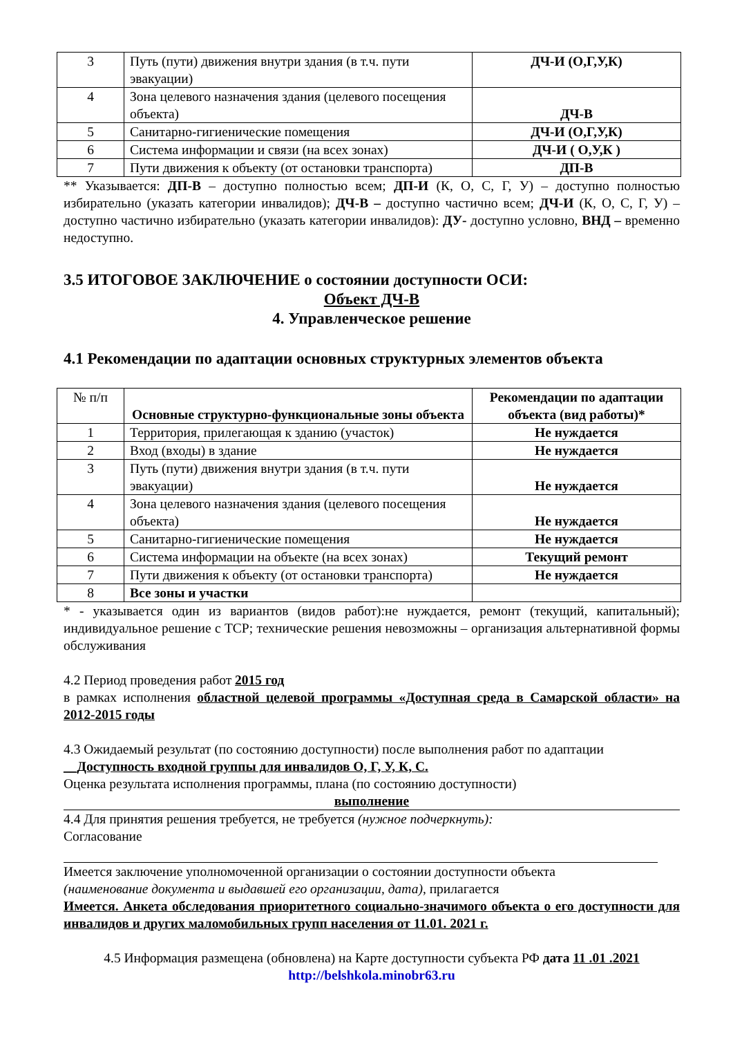| 3 | Путь (пути) движения внутри здания (в т.ч. пути эвакуации) | ДЧ-И (О,Г,У,К) |
| 4 | Зона целевого назначения здания (целевого посещения объекта) | ДЧ-В |
| 5 | Санитарно-гигиенические помещения | ДЧ-И (О,Г,У,К) |
| 6 | Система информации и связи (на всех зонах) | ДЧ-И ( О,У,К ) |
| 7 | Пути движения к объекту (от остановки транспорта) | ДП-В |
** Указывается: ДП-В – доступно полностью всем; ДП-И (К, О, С, Г, У) – доступно полностью избирательно (указать категории инвалидов); ДЧ-В – доступно частично всем; ДЧ-И (К, О, С, Г, У) – доступно частично избирательно (указать категории инвалидов): ДУ- доступно условно, ВНД – временно недоступно.
3.5 ИТОГОВОЕ ЗАКЛЮЧЕНИЕ о состоянии доступности ОСИ:
Объект ДЧ-В
4. Управленческое решение
4.1 Рекомендации по адаптации основных структурных элементов объекта
| № п/п | Основные структурно-функциональные зоны объекта | Рекомендации по адаптации объекта (вид работы)* |
| 1 | Территория, прилегающая к зданию (участок) | Не нуждается |
| 2 | Вход (входы) в здание | Не нуждается |
| 3 | Путь (пути) движения внутри здания (в т.ч. пути эвакуации) | Не нуждается |
| 4 | Зона целевого назначения здания (целевого посещения объекта) | Не нуждается |
| 5 | Санитарно-гигиенические помещения | Не нуждается |
| 6 | Система информации на объекте (на всех зонах) | Текущий ремонт |
| 7 | Пути движения к объекту (от остановки транспорта) | Не нуждается |
| 8 | Все зоны и участки | |
* - указывается один из вариантов (видов работ):не нуждается, ремонт (текущий, капитальный); индивидуальное решение с TCP; технические решения невозможны – организация альтернативной формы обслуживания
4.2 Период проведения работ 2015 год
в рамках исполнения областной целевой программы «Доступная среда в Самарской области» на 2012-2015 годы
4.3 Ожидаемый результат (по состоянию доступности) после выполнения работ по адаптации
__Доступность входной группы для инвалидов О, Г, У, К, С.
Оценка результата исполнения программы, плана (по состоянию доступности)
выполнение
4.4 Для принятия решения требуется, не требуется (нужное подчеркнуть):
Согласование
Имеется заключение уполномоченной организации о состоянии доступности объекта
(наименование документа и выдавшей его организации, дата), прилагается
Имеется. Анкета обследования приоритетного социально-значимого объекта о его доступности для инвалидов и других маломобильных групп населения от 11.01. 2021 г.
4.5 Информация размещена (обновлена) на Карте доступности субъекта РФ дата 11 .01 .2021
http://belshkola.minobr63.ru